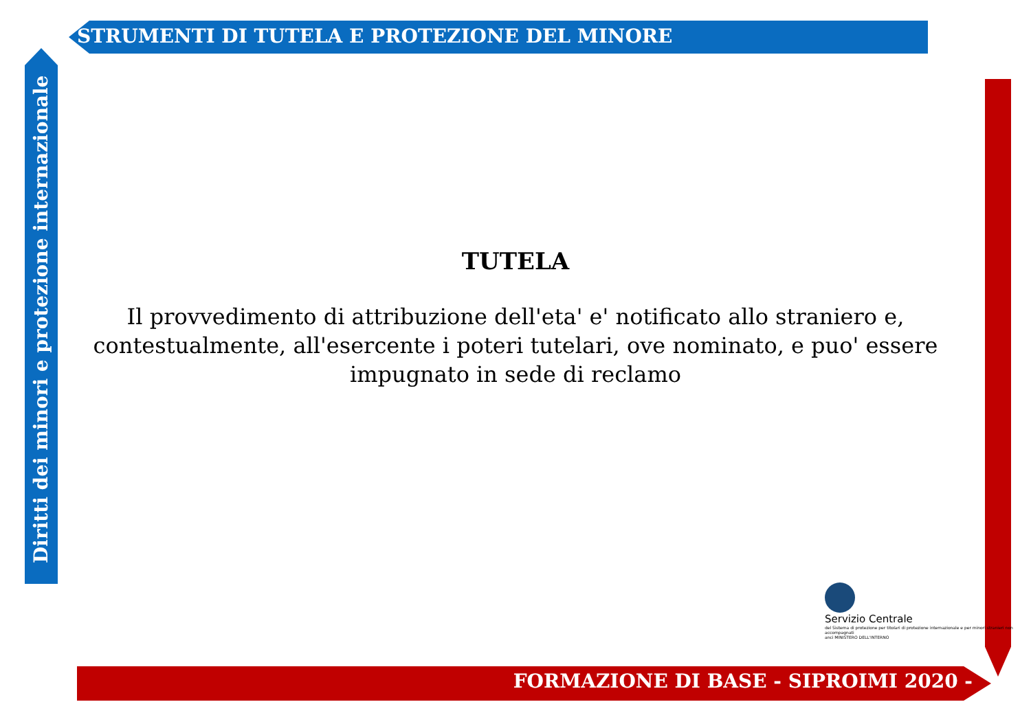STRUMENTI DI TUTELA E PROTEZIONE DEL MINORE
Diritti dei minori e protezione internazionale
TUTELA
Il provvedimento di attribuzione dell'eta' e' notificato allo straniero e, contestualmente, all'esercente i poteri tutelari, ove nominato, e puo' essere impugnato in sede di reclamo
Servizio Centrale del Sistema di protezione per titolari di protezione internazionale e per minori stranieri non accompagnati anci MINISTERO DELL'INTERNO
FORMAZIONE DI BASE - SIPROIMI 2020 -